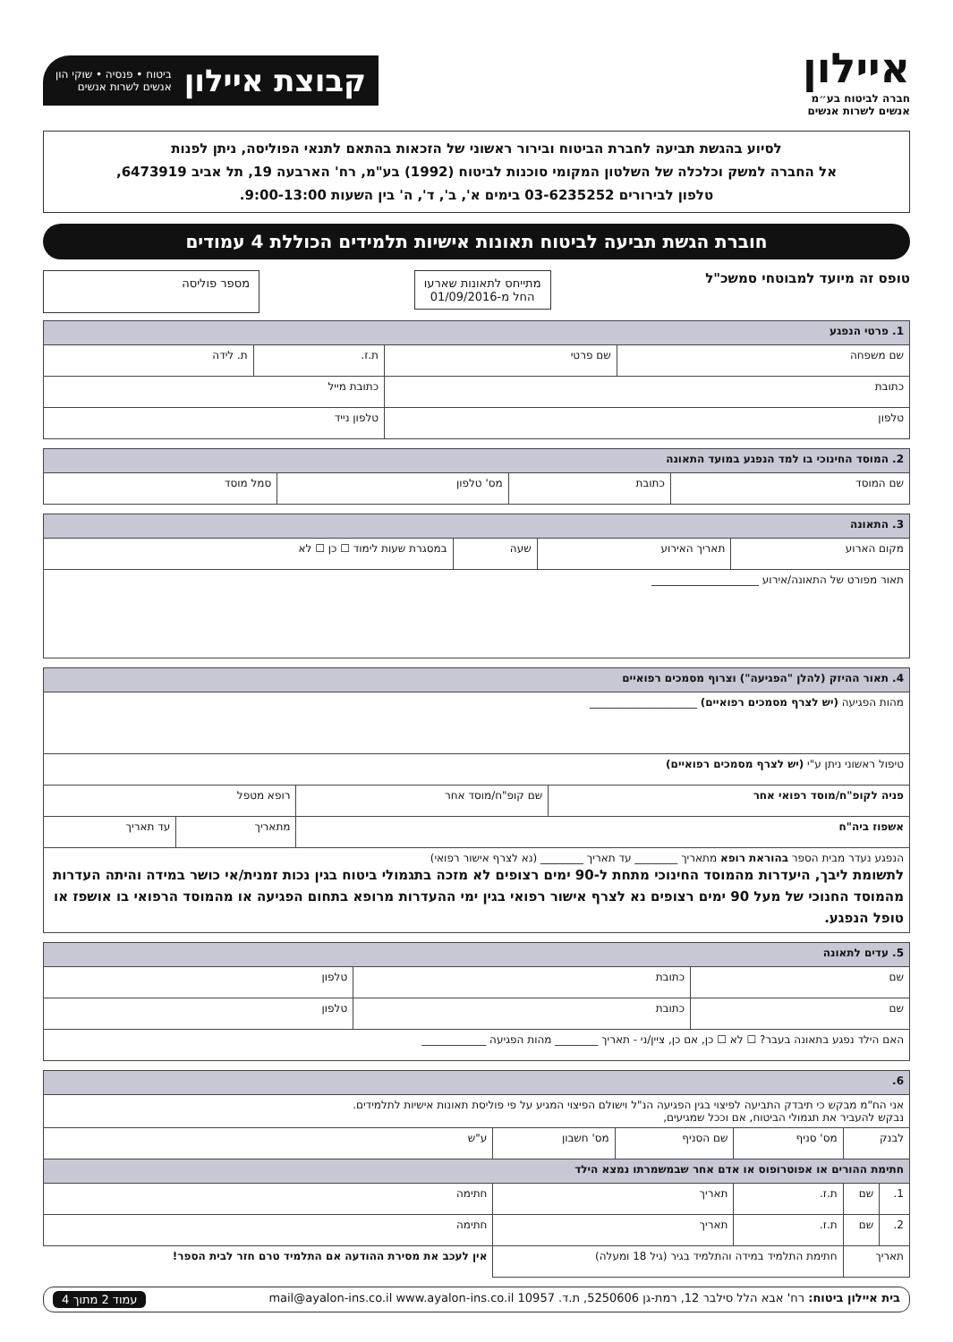איילון
חברה לביטוח בע״מ
אנשים לשרות אנשים
קבוצת איילון ביטוח • פנסיה • שוקי הון
אנשים לשרות אנשים
לסיוע בהגשת תביעה לחברת הביטוח ובירור ראשוני של הזכאות בהתאם לתנאי הפוליסה, ניתן לפנות
אל החברה למשק וכלכלה של השלטון המקומי סוכנות לביטוח (1992) בע"מ, רח' הארבעה 19, תל אביב 6473919,
טלפון לבירורים 03-6235252 בימים א', ב', ד', ה' בין השעות 9:00-13:00.
חוברת הגשת תביעה לביטוח תאונות אישיות תלמידים הכוללת 4 עמודים
טופס זה מיועד למבוטחי סמשכ"ל
מתייחס לתאונות שארעו
החל מ-01/09/2016
מספר פוליסה
| 1. פרטי הנפגע | | | |
| --- | --- | --- | --- |
| שם משפחה | שם פרטי | ת.ז. | ת. לידה |
| כתובת | | כתובת מייל | |
| טלפון | | טלפון נייד | |
| 2. המוסד החינוכי בו למד הנפגע במועד התאונה | | | |
| --- | --- | --- | --- |
| שם המוסד | כתובת | מס' טלפון | סמל מוסד |
| 3. התאונה | | | |
| --- | --- | --- | --- |
| מקום הארוע | תאריך האירוע | שעה | במסגרת שעות לימוד ☐ כן ☐ לא |
| תאור מפורט של התאונה/אירוע ____________________ | | | |
| 4. תאור ההיזק (להלן "הפגיעה") וצרוף מסמכים רפואיים | | | |
| --- | --- | --- | --- |
| מהות הפגיעה (יש לצרף מסמכים רפואיים) ____________________ | | | |
| טיפול ראשוני ניתן ע"י (יש לצרף מסמכים רפואיים) | | | |
| פניה לקופ"ח/מוסד רפואי אחר | שם קופ"ח/מוסד אחר | רופא מטפל | |
| אשפוז ביה"ח | | מתאריך | עד תאריך |
| הנפגע נעדר מבית הספר בהוראת רופא מתאריך ________ עד תאריך ________ (נא לצרף אישור רפואי) לתשומת ליבך, היעדרות מהמוסד החינוכי מתחת ל-90 ימים רצופים לא מזכה בתגמולי ביטוח בגין נכות זמנית/אי כושר במידה והיתה העדרות מהמוסד החנוכי של מעל 90 ימים רצופים נא לצרף אישור רפואי בגין ימי ההעדרות מרופא בתחום הפגיעה או מהמוסד הרפואי בו אושפז או טופל הנפגע. | | | |
| 5. עדים לתאונה | | |
| --- | --- | --- |
| שם | כתובת | טלפון |
| שם | כתובת | טלפון |
| האם הילד נפגע בתאונה בעבר? ☐ לא ☐ כן, אם כן, ציין/ני - תאריך ________ מהות הפגיעה ____________ | | |
| 6. | | | | | |
| --- | --- | --- | --- | --- | --- |
| אני הח"מ מבקש כי תיבדק התביעה לפיצוי בגין הפגיעה הנ"ל וישולם הפיצוי המגיע על פי פוליסת תאונות אישיות לתלמידים. נבקש להעביר את תגמולי הביטוח, אם וככל שמגיעים, | | | | | |
| לבנק | | מס' סניף | שם הסניף | מס' חשבון | ע"ש |
| חתימת ההורים או אפוטרופוס או אדם אחר שבמשמרתו נמצא הילד | | | | | |
| 1. | שם | ת.ז. | תאריך | | חתימה |
| 2. | שם | ת.ז. | תאריך | | חתימה |
| תאריך | | חתימת התלמיד במידה והתלמיד בגיר (גיל 18 ומעלה) | | | אין לעכב את מסירת ההודעה אם התלמיד טרם חזר לבית הספר! |
בית איילון ביטוח: רח' אבא הלל סילבר 12, רמת-גן 5250606, ת.ד. 10957 mail@ayalon-ins.co.il www.ayalon-ins.co.il עמוד 2 מתוך 4